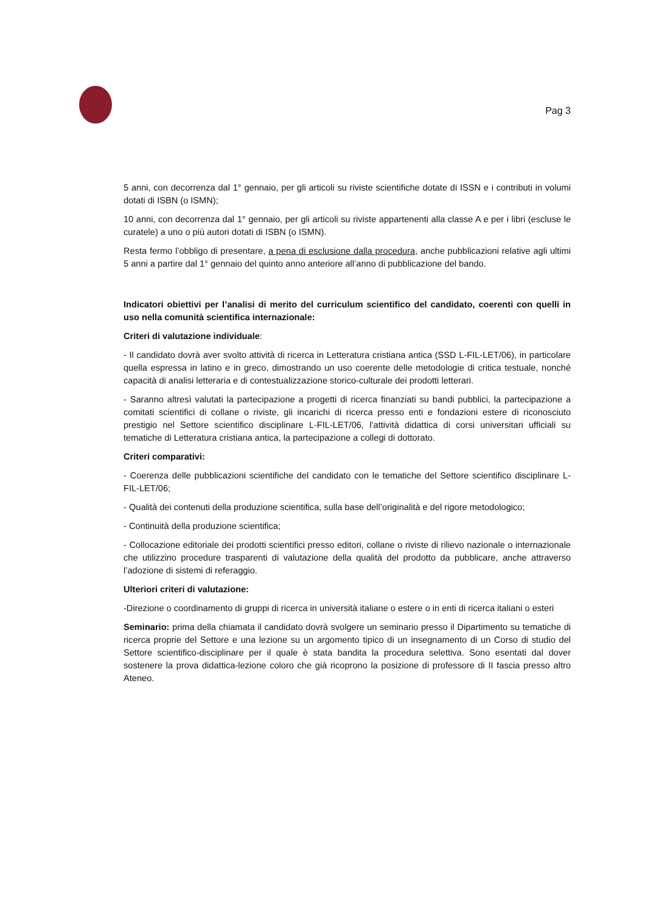Pag 3
5 anni, con decorrenza dal 1° gennaio, per gli articoli su riviste scientifiche dotate di ISSN e i contributi in volumi dotati di ISBN (o ISMN);
10 anni, con decorrenza dal 1° gennaio, per gli articoli su riviste appartenenti alla classe A e per i libri (escluse le curatele) a uno o più autori dotati di ISBN (o ISMN).
Resta fermo l’obbligo di presentare, a pena di esclusione dalla procedura, anche pubblicazioni relative agli ultimi 5 anni a partire dal 1° gennaio del quinto anno anteriore all’anno di pubblicazione del bando.
Indicatori obiettivi per l’analisi di merito del curriculum scientifico del candidato, coerenti con quelli in uso nella comunità scientifica internazionale:
Criteri di valutazione individuale:
- Il candidato dovrà aver svolto attività di ricerca in Letteratura cristiana antica (SSD L-FIL-LET/06), in particolare quella espressa in latino e in greco, dimostrando un uso coerente delle metodologie di critica testuale, nonché capacità di analisi letteraria e di contestualizzazione storico-culturale dei prodotti letterari.
- Saranno altresì valutati la partecipazione a progetti di ricerca finanziati su bandi pubblici, la partecipazione a comitati scientifici di collane o riviste, gli incarichi di ricerca presso enti e fondazioni estere di riconosciuto prestigio nel Settore scientifico disciplinare L-FIL-LET/06, l’attività didattica di corsi universitari ufficiali su tematiche di Letteratura cristiana antica, la partecipazione a collegi di dottorato.
Criteri comparativi:
- Coerenza delle pubblicazioni scientifiche del candidato con le tematiche del Settore scientifico disciplinare L-FIL-LET/06;
- Qualità dei contenuti della produzione scientifica, sulla base dell’originalità e del rigore metodologico;
- Continuità della produzione scientifica;
- Collocazione editoriale dei prodotti scientifici presso editori, collane o riviste di rilievo nazionale o internazionale che utilizzino procedure trasparenti di valutazione della qualità del prodotto da pubblicare, anche attraverso l’adozione di sistemi di referaggio.
Ulteriori criteri di valutazione:
-Direzione o coordinamento di gruppi di ricerca in università italiane o estere o in enti di ricerca italiani o esteri
Seminario: prima della chiamata il candidato dovrà svolgere un seminario presso il Dipartimento su tematiche di ricerca proprie del Settore e una lezione su un argomento tipico di un insegnamento di un Corso di studio del Settore scientifico-disciplinare per il quale è stata bandita la procedura selettiva. Sono esentati dal dover sostenere la prova didattica-lezione coloro che già ricoprono la posizione di professore di II fascia presso altro Ateneo.